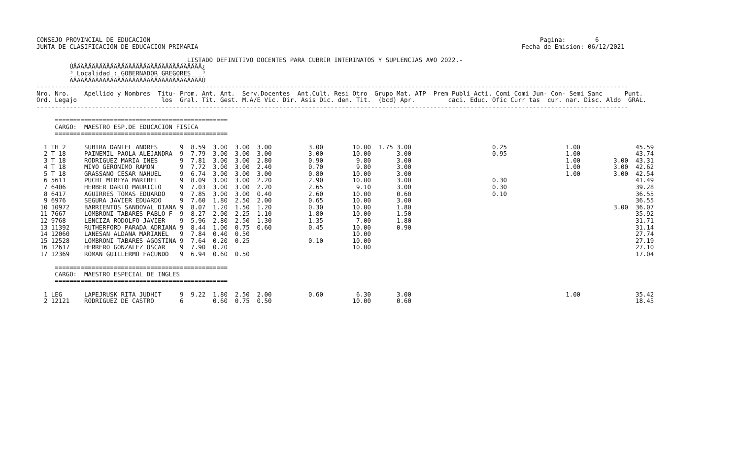CONSEJO PROVINCIAL DE EDUCACION                                                                                                          Pagina:        6
JUNTA DE CLASIFICACION DE EDUCACION PRIMARIA                                                                                        Fecha de Emision: 06/12/2021

                                         LISTADO DEFINITIVO DOCENTES PARA CUBRIR INTERINATOS Y SUPLENCIAS A¥O 2022.-
         ÚÄÄÄÄÄÄÄÄÄÄÄÄÄÄÄÄÄÄÄÄÄÄÄÄÄÄÄÄÄÄÄÄÄÄÄ¿
         ³ Localidad : GOBERNADOR GREGORES   ³
         ÀÄÄÄÄÄÄÄÄÄÄÄÄÄÄÄÄÄÄÄÄÄÄÄÄÄÄÄÄÄÄÄÄÄÄÄÙ
-----------------------------------------------------------------------------------------------------------------------------------------------------------------
Nro. Nro.    Apellido y Nombres  Titu- Prom. Ant. Ant.  Serv.Docentes  Ant.Cult. Resi Otro  Grupo Mat. ATP  Prem Publi Acti. Comi Comi Jun- Con- Semi Sanc      Punt.
Ord. Legajo                       los  Gral. Tit. Gest. M.A/E Vic. Dir. Asis Dic. den. Tit.  (bcd) Apr.         caci. Educ. Ofic Curr tas  cur. nar. Disc. Aldp  GRAL.
-----------------------------------------------------------------------------------------------------------------------------------------------------------------

     ===============================================
     CARGO:  MAESTRO ESP.DE EDUCACION FISICA
     ===============================================

  1 TH 2     SUBIRA DANIEL ANDRES      9  8.59  3.00  3.00  3.00          3.00        10.00  1.75 3.00                      0.25                1.00               45.59
  2 T 18     PAINEMIL PAOLA ALEJANDRA  9  7.79  3.00  3.00  3.00          3.00        10.00       3.00                      0.95                1.00               43.74
  3 T 18     RODRIGUEZ MARIA INES      9  7.81  3.00  3.00  2.80          0.90         9.80       3.00                                          1.00         3.00  43.31
  4 T 18     MI¥O GERONIMO RAMON       9  7.72  3.00  3.00  2.40          0.70         9.80       3.00                                          1.00         3.00  42.62
  5 T 18     GRASSANO CESAR NAHUEL     9  6.74  3.00  3.00  3.00          0.80        10.00       3.00                                          1.00         3.00  42.54
  6 5611     PUCHI MIREYA MARIBEL      9  8.09  3.00  3.00  2.20          2.90        10.00       3.00                      0.30                                   41.49
  7 6406     HERBER DARIO MAURICIO     9  7.03  3.00  3.00  2.20          2.65         9.10       3.00                      0.30                                   39.28
  8 6417     AGUIRRES TOMAS EDUARDO    9  7.85  3.00  3.00  0.40          2.60        10.00       0.60                      0.10                                   36.55
  9 6976     SEGURA JAVIER EDUARDO     9  7.60  1.80  2.50  2.00          0.65        10.00       3.00                                                             36.55
 10 10972    BARRIENTOS SANDOVAL DIANA 9  8.07  1.20  1.50  1.20          0.30        10.00       1.80                                                       3.00  36.07
 11 7667     LOMBRONI TABARES PABLO F  9  8.27  2.00  2.25  1.10          1.80        10.00       1.50                                                             35.92
 12 9768     LENCIZA RODOLFO JAVIER    9  5.96  2.80  2.50  1.30          1.35         7.00       1.80                                                             31.71
 13 11392    RUTHERFORD PARADA ADRIANA 9  8.44  1.00  0.75  0.60          0.45        10.00       0.90                                                             31.14
 14 12060    LANESAN ALDANA MARIANEL   9  7.84  0.40  0.50                            10.00                                                                        27.74
 15 12528    LOMBRONI TABARES AGOSTINA 9  7.64  0.20  0.25                0.10        10.00                                                                        27.19
 16 12617    HERRERO GONZALEZ OSCAR    9  7.90  0.20                                  10.00                                                                        27.10
 17 12369    ROMAN GUILLERMO FACUNDO   9  6.94  0.60  0.50                                                                                                         17.04

     ===============================================
     CARGO:  MAESTRO ESPECIAL DE INGLES
     ===============================================

  1 LEG      LAPEJRUSK RITA JUDHIT     9  9.22  1.80  2.50  2.00          0.60         6.30       3.00                                          1.00               35.42
  2 12121    RODRIGUEZ DE CASTRO       6        0.60  0.75  0.50                      10.00       0.60                                                             18.45